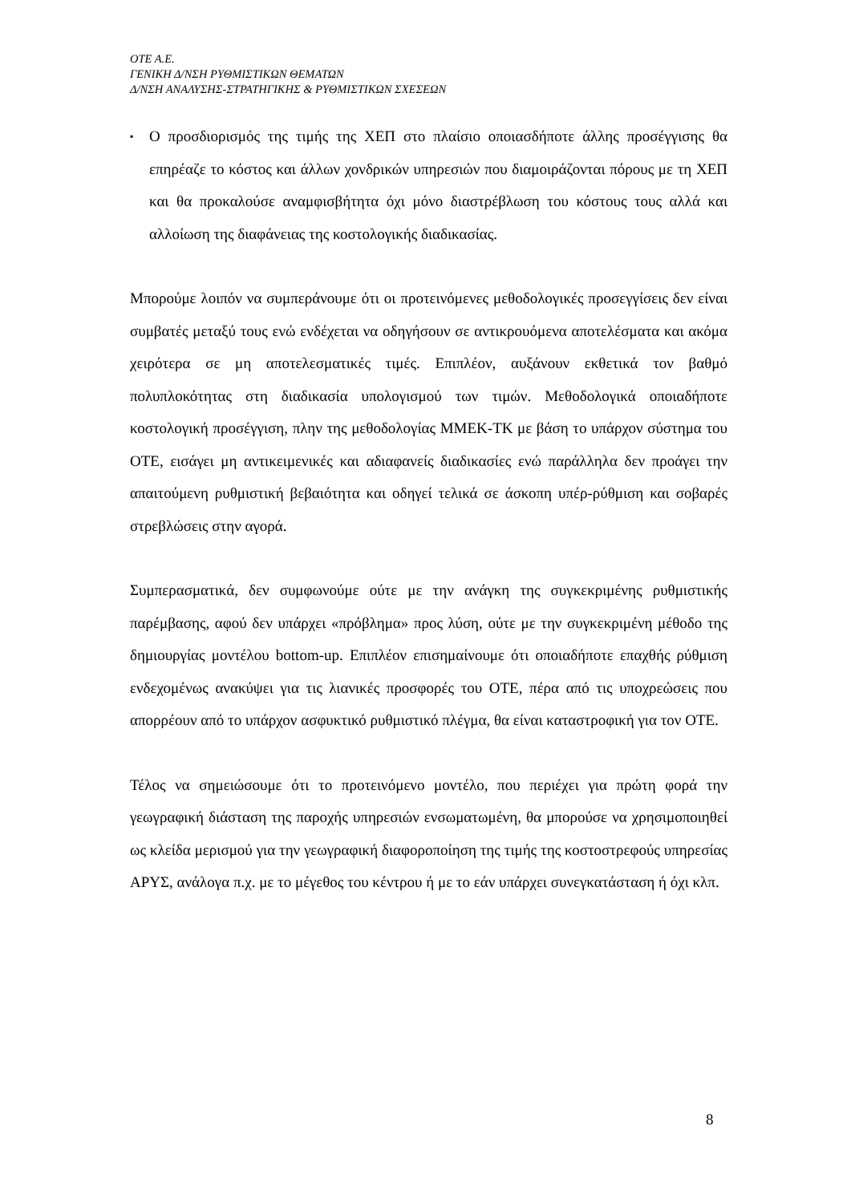ΟΤΕ Α.Ε.
ΓΕΝΙΚΗ Δ/ΝΣΗ ΡΥΘΜΙΣΤΙΚΩΝ ΘΕΜΑΤΩΝ
Δ/ΝΣΗ ΑΝΑΛΥΣΗΣ-ΣΤΡΑΤΗΓΙΚΗΣ & ΡΥΘΜΙΣΤΙΚΩΝ ΣΧΕΣΕΩΝ
▪
Ο προσδιορισμός της τιμής της ΧΕΠ στο πλαίσιο οποιασδήποτε άλλης προσέγγισης θα επηρέαζε το κόστος και άλλων χονδρικών υπηρεσιών που διαμοιράζονται πόρους με τη ΧΕΠ και θα προκαλούσε αναμφισβήτητα όχι μόνο διαστρέβλωση του κόστους τους αλλά και αλλοίωση της διαφάνειας της κοστολογικής διαδικασίας.
Μπορούμε λοιπόν να συμπεράνουμε ότι οι προτεινόμενες μεθοδολογικές προσεγγίσεις δεν είναι συμβατές μεταξύ τους ενώ ενδέχεται να οδηγήσουν σε αντικρουόμενα αποτελέσματα και ακόμα χειρότερα σε μη αποτελεσματικές τιμές. Επιπλέον, αυξάνουν εκθετικά τον βαθμό πολυπλοκότητας στη διαδικασία υπολογισμού των τιμών. Μεθοδολογικά οποιαδήποτε κοστολογική προσέγγιση, πλην της μεθοδολογίας ΜΜΕΚ-ΤΚ με βάση το υπάρχον σύστημα του ΟΤΕ, εισάγει μη αντικειμενικές και αδιαφανείς διαδικασίες ενώ παράλληλα δεν προάγει την απαιτούμενη ρυθμιστική βεβαιότητα και οδηγεί τελικά σε άσκοπη υπέρ-ρύθμιση και σοβαρές στρεβλώσεις στην αγορά.
Συμπερασματικά, δεν συμφωνούμε ούτε με την ανάγκη της συγκεκριμένης ρυθμιστικής παρέμβασης, αφού δεν υπάρχει «πρόβλημα» προς λύση, ούτε με την συγκεκριμένη μέθοδο της δημιουργίας μοντέλου bottom-up. Επιπλέον επισημαίνουμε ότι οποιαδήποτε επαχθής ρύθμιση ενδεχομένως ανακύψει για τις λιανικές προσφορές του ΟΤΕ, πέρα από τις υποχρεώσεις που απορρέουν από το υπάρχον ασφυκτικό ρυθμιστικό πλέγμα, θα είναι καταστροφική για τον ΟΤΕ.
Τέλος να σημειώσουμε ότι το προτεινόμενο μοντέλο, που περιέχει για πρώτη φορά την γεωγραφική διάσταση της παροχής υπηρεσιών ενσωματωμένη, θα μπορούσε να χρησιμοποιηθεί ως κλείδα μερισμού για την γεωγραφική διαφοροποίηση της τιμής της κοστοστρεφούς υπηρεσίας ΑΡΥΣ, ανάλογα π.χ. με το μέγεθος του κέντρου ή με το εάν υπάρχει συνεγκατάσταση ή όχι κλπ.
8